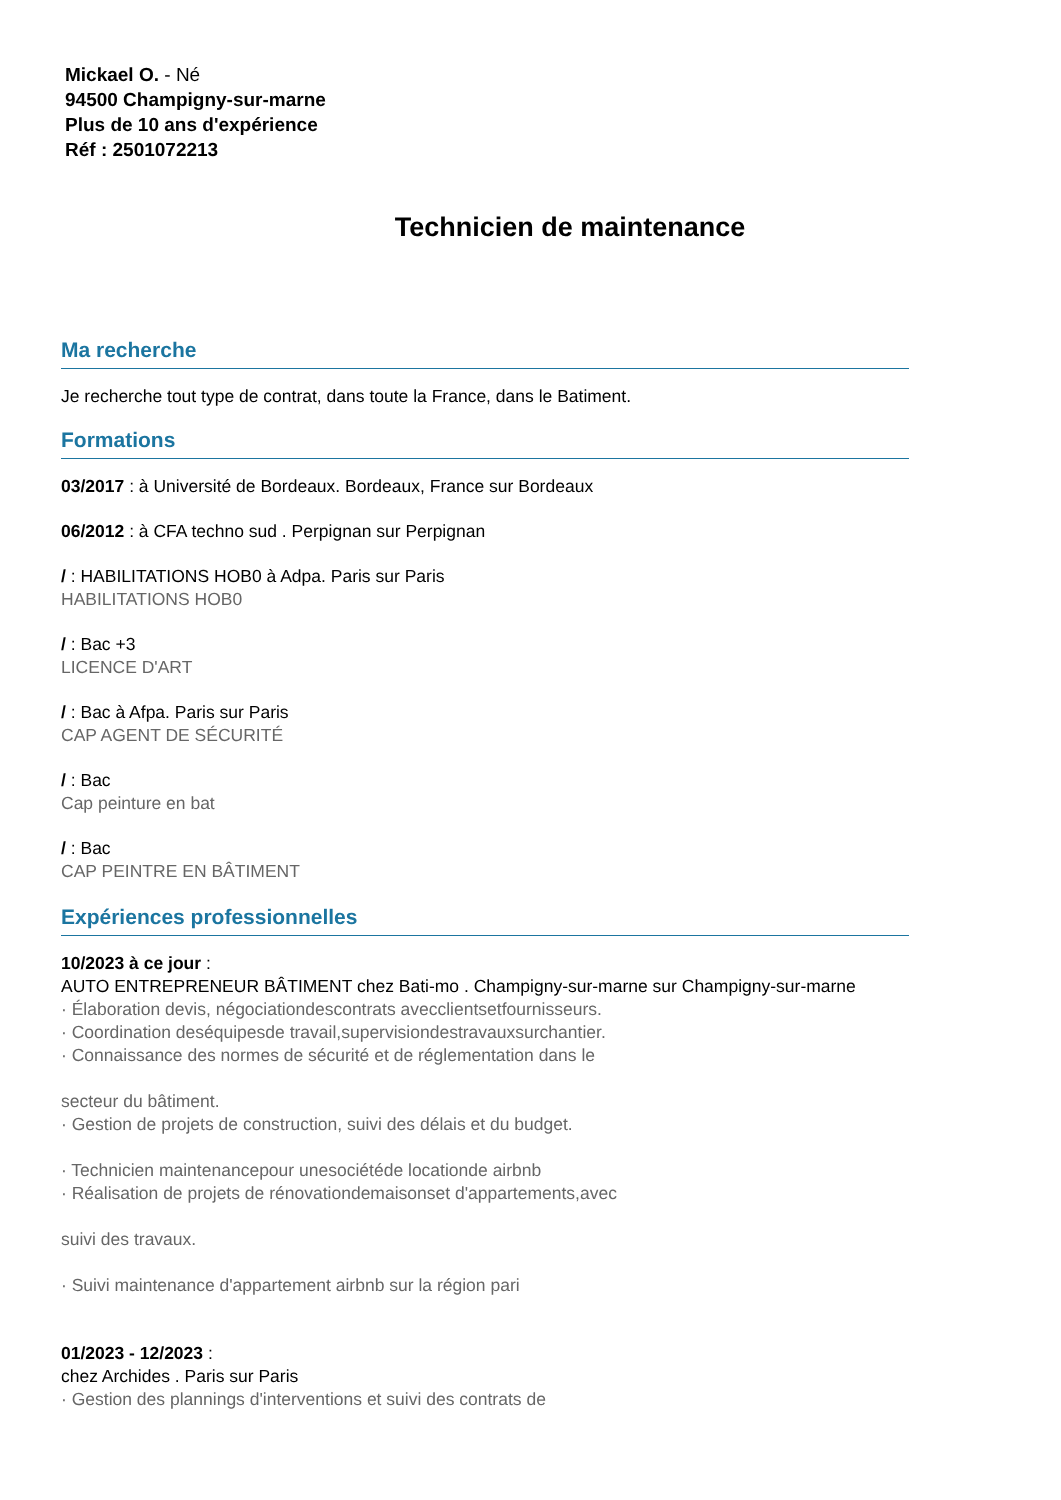Mickael O. - Né
94500 Champigny-sur-marne
Plus de 10 ans d'expérience
Réf : 2501072213
Technicien de maintenance
Ma recherche
Je recherche tout type de contrat, dans toute la France, dans le Batiment.
Formations
03/2017 : à Université de Bordeaux. Bordeaux, France sur Bordeaux
06/2012 : à CFA techno sud . Perpignan sur Perpignan
/ : HABILITATIONS HOB0 à Adpa. Paris sur Paris
HABILITATIONS HOB0
/ : Bac +3
LICENCE D'ART
/ : Bac à Afpa. Paris sur Paris
CAP AGENT DE SÉCURITÉ
/ : Bac
Cap peinture en bat
/ : Bac
CAP PEINTRE EN BÂTIMENT
Expériences professionnelles
10/2023 à ce jour :
AUTO ENTREPRENEUR BÂTIMENT chez Bati-mo . Champigny-sur-marne sur Champigny-sur-marne
· Élaboration devis, négociationdescontrats avecclientsetfournisseurs.
· Coordination deséquipesde travail,supervisiondestravauxsurchantier.
· Connaissance des normes de sécurité et de réglementation dans le
secteur du bâtiment.
· Gestion de projets de construction, suivi des délais et du budget.
· Technicien maintenancepour unesociétéde locationde airbnb
· Réalisation de projets de rénovationdemaisonset d'appartements,avec
suivi des travaux.
· Suivi maintenance d'appartement airbnb sur la région pari
01/2023 - 12/2023 :
chez Archides . Paris sur Paris
· Gestion des plannings d'interventions et suivi des contrats de